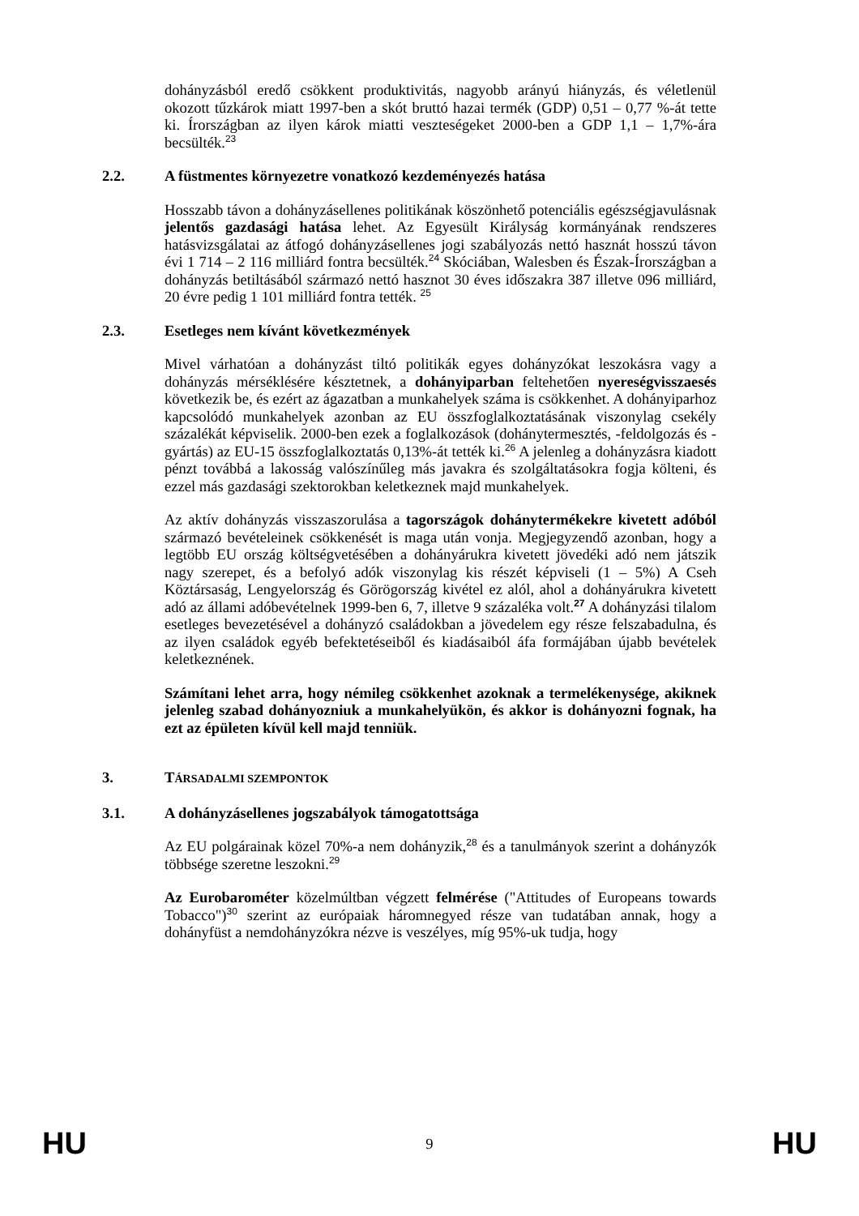dohányzásból eredő csökkent produktivitás, nagyobb arányú hiányzás, és véletlenül okozott tűzkárok miatt 1997-ben a skót bruttó hazai termék (GDP) 0,51 – 0,77 %-át tette ki. Írországban az ilyen károk miatti veszteségeket 2000-ben a GDP 1,1 – 1,7%-ára becsülték.<sup>23</sup>
2.2. A füstmentes környezetre vonatkozó kezdeményezés hatása
Hosszabb távon a dohányzásellenes politikának köszönhető potenciális egészségjavulásnak jelentős gazdasági hatása lehet. Az Egyesült Királyság kormányának rendszeres hatásvizsgálatai az átfogó dohányzásellenes jogi szabályozás nettó hasznát hosszú távon évi 1 714 – 2 116 milliárd fontra becsülték.<sup>24</sup> Skóciában, Walesben és Észak-Írországban a dohányzás betiltásából származó nettó hasznot 30 éves időszakra 387 illetve 096 milliárd, 20 évre pedig 1 101 milliárd fontra tették. <sup>25</sup>
2.3. Esetleges nem kívánt következmények
Mivel várhatóan a dohányzást tiltó politikák egyes dohányzókat leszokásra vagy a dohányzás mérséklésére késztetnek, a dohányiparban feltehetően nyereségvisszaesés következik be, és ezért az ágazatban a munkahelyek száma is csökkenhet. A dohányiparhoz kapcsolódó munkahelyek azonban az EU összfoglalkoztatásának viszonylag csekély százalékát képviselik. 2000-ben ezek a foglalkozások (dohánytermesztés, -feldolgozás és -gyártás) az EU-15 összfoglalkoztatás 0,13%-át tették ki.<sup>26</sup> A jelenleg a dohányzásra kiadott pénzt továbbá a lakosság valószínűleg más javakra és szolgáltatásokra fogja költeni, és ezzel más gazdasági szektorokban keletkeznek majd munkahelyek.
Az aktív dohányzás visszaszorulása a tagországok dohánytermékekre kivetett adóból származó bevételeinek csökkenését is maga után vonja. Megjegyzendő azonban, hogy a legtöbb EU ország költségvetésében a dohányárukra kivetett jövedéki adó nem játszik nagy szerepet, és a befolyó adók viszonylag kis részét képviseli (1 – 5%) A Cseh Köztársaság, Lengyelország és Görögország kivétel ez alól, ahol a dohányárukra kivetett adó az állami adóbevételnek 1999-ben 6, 7, illetve 9 százaléka volt.<sup>27</sup> A dohányzási tilalom esetleges bevezetésével a dohányzó családokban a jövedelem egy része felszabadulna, és az ilyen családok egyéb befektetéseiből és kiadásaiból áfa formájában újabb bevételek keletkeznének.
Számítani lehet arra, hogy némileg csökkenhet azoknak a termelékenysége, akiknek jelenleg szabad dohányozniuk a munkahelyükön, és akkor is dohányozni fognak, ha ezt az épületen kívül kell majd tenniük.
3. TÁRSADALMI SZEMPONTOK
3.1. A dohányzásellenes jogszabályok támogatottsága
Az EU polgárainak közel 70%-a nem dohányzik,<sup>28</sup> és a tanulmányok szerint a dohányzók többsége szeretne leszokni.<sup>29</sup>
Az Eurobarométer közelmúltban végzett felmérése ("Attitudes of Europeans towards Tobacco")<sup>30</sup> szerint az európaiak háromnegyed része van tudatában annak, hogy a dohányfüst a nemdohányzókra nézve is veszélyes, míg 95%-uk tudja, hogy
HU 9 HU